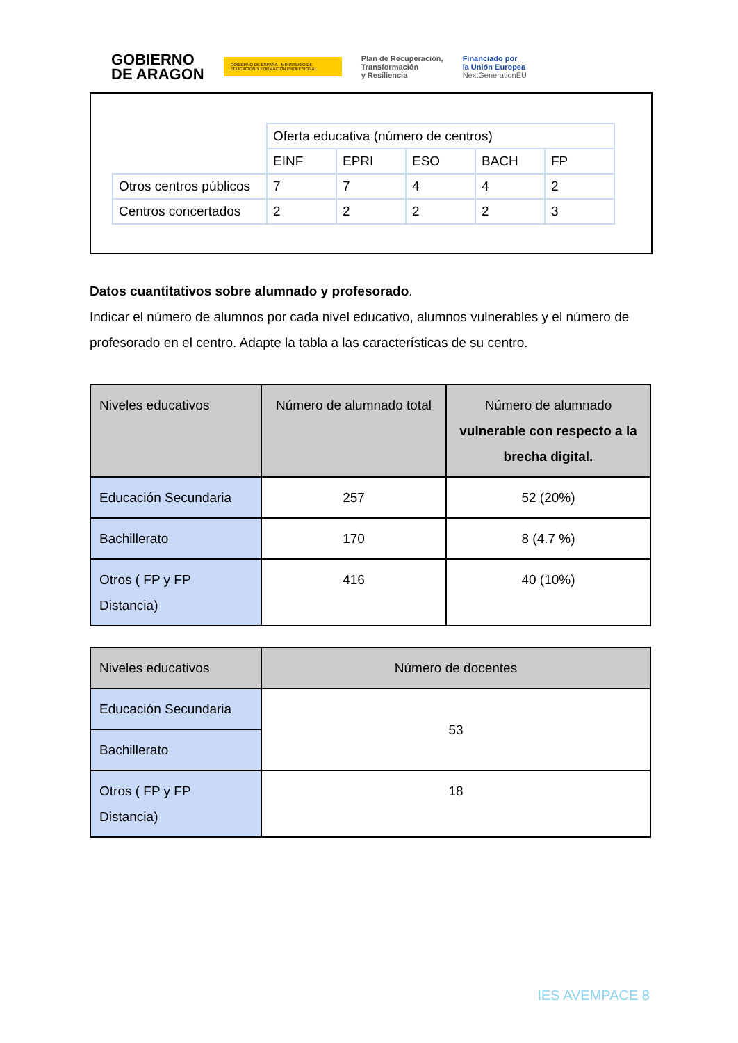GOBIERNO
DE ARAGON
GOBIERNO DE ESPAÑA · MINISTERIO DE EDUCACIÓN Y FORMACIÓN PROFESIONAL
Plan de Recuperación,
Transformación
y Resiliencia
Financiado por
la Unión Europea
NextGenerationEU
| | Oferta educativa (número de centros) | | | | |
| | EINF | EPRI | ESO | BACH | FP |
| Otros centros públicos | 7 | 7 | 4 | 4 | 2 |
| Centros concertados | 2 | 2 | 2 | 2 | 3 |
Datos cuantitativos sobre alumnado y profesorado.
Indicar el número de alumnos por cada nivel educativo, alumnos vulnerables y el número de profesorado en el centro. Adapte la tabla a las características de su centro.
| Niveles educativos | Número de alumnado total | Número de alumnado vulnerable con respecto a la brecha digital. |
| --- | --- | --- |
| Educación Secundaria | 257 | 52 (20%) |
| Bachillerato | 170 | 8 (4.7 %) |
| Otros ( FP y FP Distancia) | 416 | 40 (10%) |
| Niveles educativos | Número de docentes |
| --- | --- |
| Educación Secundaria | 53 |
| Bachillerato | |
| Otros ( FP y FP Distancia) | 18 |
IES AVEMPACE 8